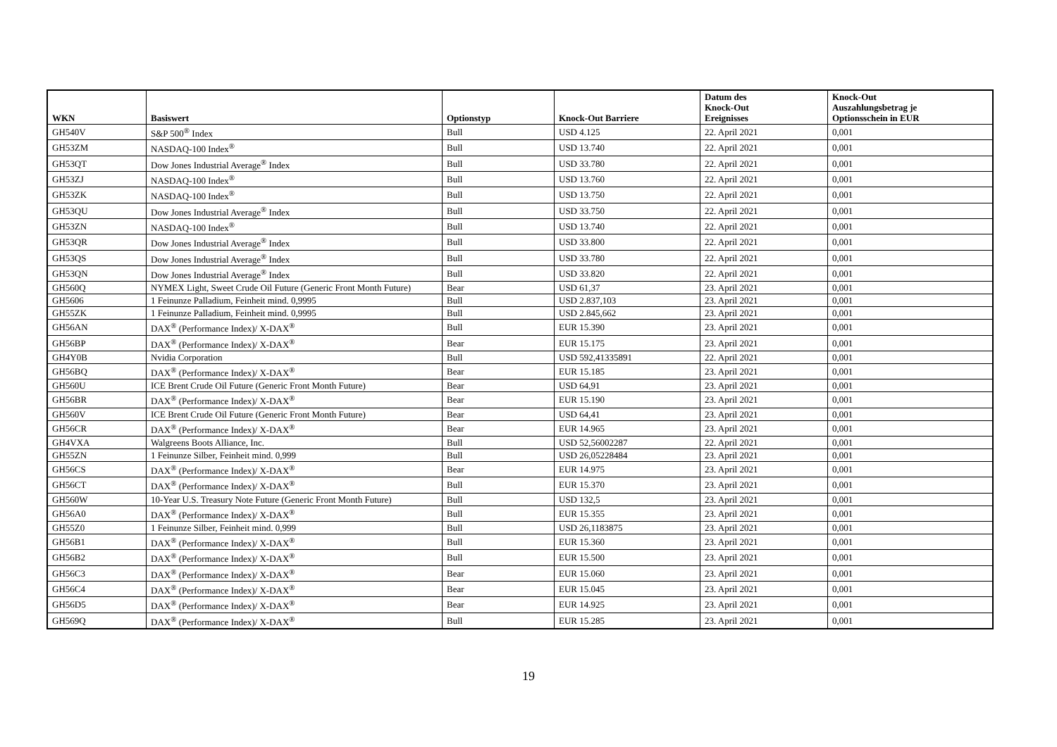| WKN | Basiswert | Optionstyp | Knock-Out Barriere | Datum des Knock-Out Ereignisses | Knock-Out Auszahlungsbetrag je Optionsschein in EUR |
| --- | --- | --- | --- | --- | --- |
| GH540V | S&P 500<sup>®</sup> Index | Bull | USD 4.125 | 22. April 2021 | 0,001 |
| GH53ZM | NASDAQ-100 Index<sup>®</sup> | Bull | USD 13.740 | 22. April 2021 | 0,001 |
| GH53QT | Dow Jones Industrial Average<sup>®</sup> Index | Bull | USD 33.780 | 22. April 2021 | 0,001 |
| GH53ZJ | NASDAQ-100 Index<sup>®</sup> | Bull | USD 13.760 | 22. April 2021 | 0,001 |
| GH53ZK | NASDAQ-100 Index<sup>®</sup> | Bull | USD 13.750 | 22. April 2021 | 0,001 |
| GH53QU | Dow Jones Industrial Average<sup>®</sup> Index | Bull | USD 33.750 | 22. April 2021 | 0,001 |
| GH53ZN | NASDAQ-100 Index<sup>®</sup> | Bull | USD 13.740 | 22. April 2021 | 0,001 |
| GH53QR | Dow Jones Industrial Average<sup>®</sup> Index | Bull | USD 33.800 | 22. April 2021 | 0,001 |
| GH53QS | Dow Jones Industrial Average<sup>®</sup> Index | Bull | USD 33.780 | 22. April 2021 | 0,001 |
| GH53QN | Dow Jones Industrial Average<sup>®</sup> Index | Bull | USD 33.820 | 22. April 2021 | 0,001 |
| GH560Q | NYMEX Light, Sweet Crude Oil Future (Generic Front Month Future) | Bear | USD 61,37 | 23. April 2021 | 0,001 |
| GH5606 | 1 Feinunze Palladium, Feinheit mind. 0,9995 | Bull | USD 2.837,103 | 23. April 2021 | 0,001 |
| GH55ZK | 1 Feinunze Palladium, Feinheit mind. 0,9995 | Bull | USD 2.845,662 | 23. April 2021 | 0,001 |
| GH56AN | DAX<sup>®</sup> (Performance Index)/ X-DAX<sup>®</sup> | Bull | EUR 15.390 | 23. April 2021 | 0,001 |
| GH56BP | DAX<sup>®</sup> (Performance Index)/ X-DAX<sup>®</sup> | Bear | EUR 15.175 | 23. April 2021 | 0,001 |
| GH4Y0B | Nvidia Corporation | Bull | USD 592,41335891 | 22. April 2021 | 0,001 |
| GH56BQ | DAX<sup>®</sup> (Performance Index)/ X-DAX<sup>®</sup> | Bear | EUR 15.185 | 23. April 2021 | 0,001 |
| GH560U | ICE Brent Crude Oil Future (Generic Front Month Future) | Bear | USD 64,91 | 23. April 2021 | 0,001 |
| GH56BR | DAX<sup>®</sup> (Performance Index)/ X-DAX<sup>®</sup> | Bear | EUR 15.190 | 23. April 2021 | 0,001 |
| GH560V | ICE Brent Crude Oil Future (Generic Front Month Future) | Bear | USD 64,41 | 23. April 2021 | 0,001 |
| GH56CR | DAX<sup>®</sup> (Performance Index)/ X-DAX<sup>®</sup> | Bear | EUR 14.965 | 23. April 2021 | 0,001 |
| GH4VXA | Walgreens Boots Alliance, Inc. | Bull | USD 52,56002287 | 22. April 2021 | 0,001 |
| GH55ZN | 1 Feinunze Silber, Feinheit mind. 0,999 | Bull | USD 26,05228484 | 23. April 2021 | 0,001 |
| GH56CS | DAX<sup>®</sup> (Performance Index)/ X-DAX<sup>®</sup> | Bear | EUR 14.975 | 23. April 2021 | 0,001 |
| GH56CT | DAX<sup>®</sup> (Performance Index)/ X-DAX<sup>®</sup> | Bull | EUR 15.370 | 23. April 2021 | 0,001 |
| GH560W | 10-Year U.S. Treasury Note Future (Generic Front Month Future) | Bull | USD 132,5 | 23. April 2021 | 0,001 |
| GH56A0 | DAX<sup>®</sup> (Performance Index)/ X-DAX<sup>®</sup> | Bull | EUR 15.355 | 23. April 2021 | 0,001 |
| GH55Z0 | 1 Feinunze Silber, Feinheit mind. 0,999 | Bull | USD 26,1183875 | 23. April 2021 | 0,001 |
| GH56B1 | DAX<sup>®</sup> (Performance Index)/ X-DAX<sup>®</sup> | Bull | EUR 15.360 | 23. April 2021 | 0,001 |
| GH56B2 | DAX<sup>®</sup> (Performance Index)/ X-DAX<sup>®</sup> | Bull | EUR 15.500 | 23. April 2021 | 0,001 |
| GH56C3 | DAX<sup>®</sup> (Performance Index)/ X-DAX<sup>®</sup> | Bear | EUR 15.060 | 23. April 2021 | 0,001 |
| GH56C4 | DAX<sup>®</sup> (Performance Index)/ X-DAX<sup>®</sup> | Bear | EUR 15.045 | 23. April 2021 | 0,001 |
| GH56D5 | DAX<sup>®</sup> (Performance Index)/ X-DAX<sup>®</sup> | Bear | EUR 14.925 | 23. April 2021 | 0,001 |
| GH569Q | DAX<sup>®</sup> (Performance Index)/ X-DAX<sup>®</sup> | Bull | EUR 15.285 | 23. April 2021 | 0,001 |
19